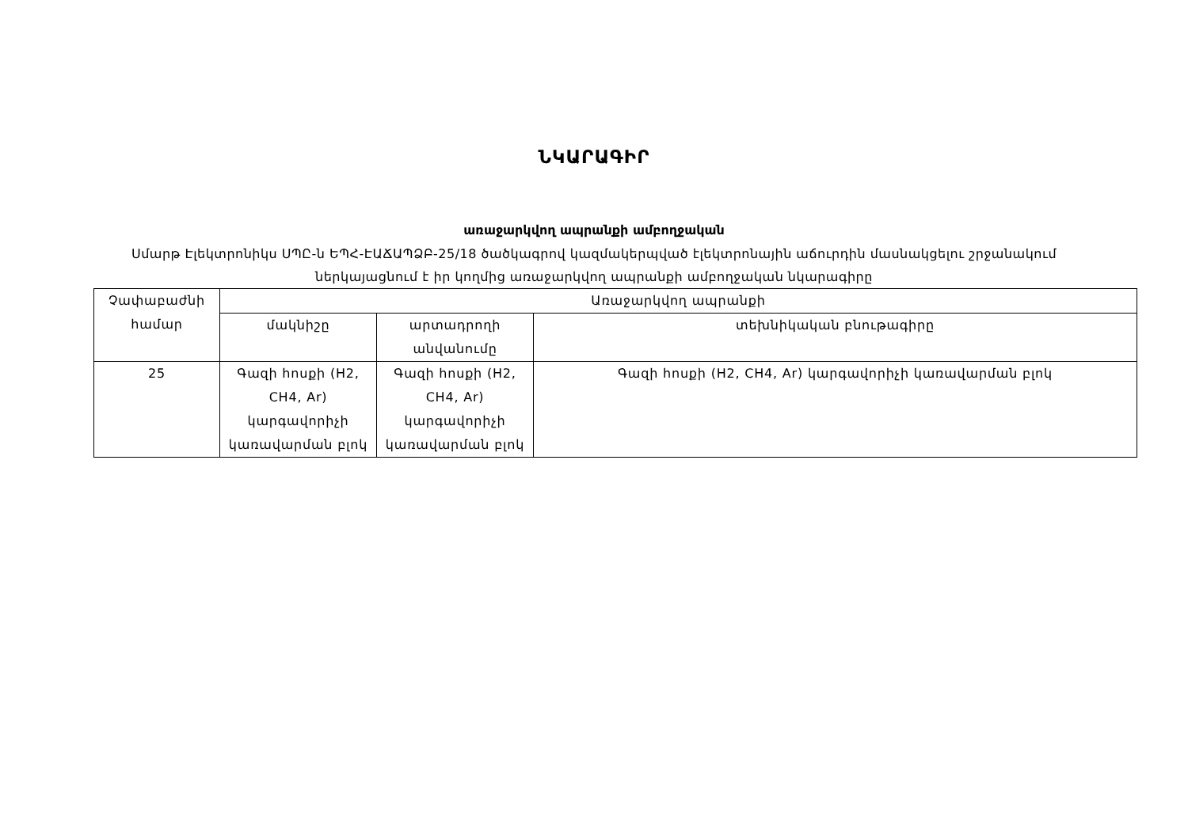ՆԿԱՐԱԳԻՐ
առաջարկվող ապրանքի ամբողջական
Սմարթ Էլեկտրոնիկս ՍՊԸ-ն ԵՊՀ-ԷԱՃԱՊՁԲ-25/18 ծածկագրով կազմակերպված էլեկտրոնային աճուրդին մասնակցելու շրջանակում ներկայացնում է իր կողմից առաջարկվող ապրանքի ամբողջական նկարագիրը
| Չափաբաժնի համար | Առաջարկվող ապրանքի | | |
| --- | --- | --- | --- |
| | մակնիշը | արտադրողի անվանումը | տեխնիկական բնութագիրը |
| 25 | Գազի հոսքի (H2, CH4, Ar) կարգավորիչի կառավարման բլոկ | Գազի հոսքի (H2, CH4, Ar) կարգավորիչի կառավարման բլոկ | Գազի հոսքի (H2, CH4, Ar) կարգավորիչի կառավարման բլոկ |